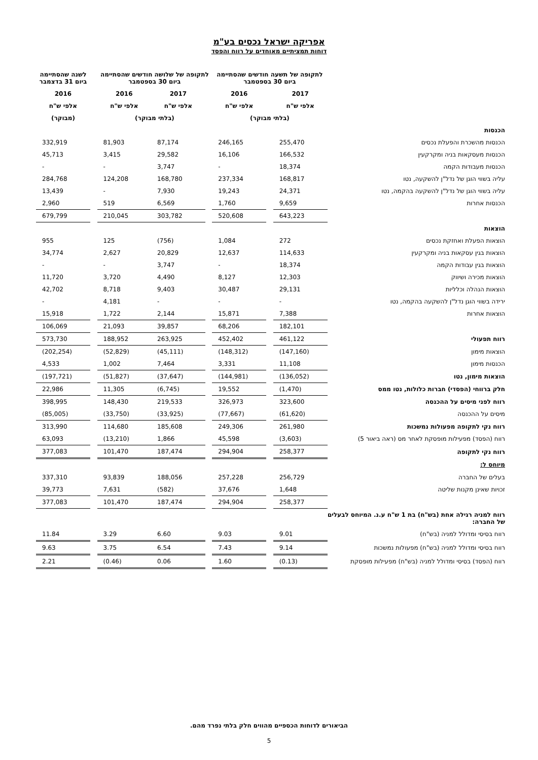אפריקה ישראל נכסים בע"מ
דוחות תמציתיים מאוחדים על רווח והפסד
| | לתקופה של תשעה חודשים שהסתיימה ביום 30 בספטמבר | | | לתקופה של שלושה חודשים שהסתיימה ביום 30 בספטמבר | | | | לשנה שהסתיימה ביום 31 בדצמבר |
| --- | --- | --- | --- | --- | --- | --- | --- | --- |
| | 2017 | | 2016 | | 2017 | 2016 | | 2016 |
| | אלפי ש"ח | | אלפי ש"ח | | אלפי ש"ח | אלפי ש"ח | | אלפי ש"ח |
| | (בלתי מבוקר) | | | (בלתי מבוקר) | | | | (מבוקר) |
| הכנסות | | | | | | | | |
| הכנסות מהשכרת והפעלת נכסים | 255,470 | | 246,165 | | 87,174 | 81,903 | | 332,919 |
| הכנסות מעסקאות בניה ומקרקעין | 166,532 | | 16,106 | | 29,582 | 3,415 | | 45,713 |
| הכנסות מעבודות הקמה | 18,374 | | - | | 3,747 | - | | - |
| עליה בשווי הוגן של נדל"ן להשקעה, נטו | 168,817 | | 237,334 | | 168,780 | 124,208 | | 284,768 |
| עליה בשווי הוגן של נדל"ן להשקעה בהקמה, נטו | 24,371 | | 19,243 | | 7,930 | - | | 13,439 |
| הכנסות אחרות | 9,659 | | 1,760 | | 6,569 | 519 | | 2,960 |
| | 643,223 | | 520,608 | | 303,782 | 210,045 | | 679,799 |
| הוצאות | | | | | | | | |
| הוצאות הפעלת ואחזקת נכסים | 272 | | 1,084 | | (756) | 125 | | 955 |
| הוצאות בגין עסקאות בניה ומקרקעין | 114,633 | | 12,637 | | 20,829 | 2,627 | | 34,774 |
| הוצאות בגין עבודות הקמה | 18,374 | | - | | 3,747 | - | | - |
| הוצאות מכירה ושיווק | 12,303 | | 8,127 | | 4,490 | 3,720 | | 11,720 |
| הוצאות הנהלה וכלליות | 29,131 | | 30,487 | | 9,403 | 8,718 | | 42,702 |
| ירידה בשווי הוגן נדל"ן להשקעה בהקמה, נטו | - | | - | | - | 4,181 | | - |
| הוצאות אחרות | 7,388 | | 15,871 | | 2,144 | 1,722 | | 15,918 |
| | 182,101 | | 68,206 | | 39,857 | 21,093 | | 106,069 |
| רווח תפעולי | 461,122 | | 452,402 | | 263,925 | 188,952 | | 573,730 |
| הוצאות מימון | (147,160) | | (148,312) | | (45,111) | (52,829) | | (202,254) |
| הכנסות מימון | 11,108 | | 3,331 | | 7,464 | 1,002 | | 4,533 |
| הוצאות מימון, נטו | (136,052) | | (144,981) | | (37,647) | (51,827) | | (197,721) |
| חלק ברווחי (הפסדי) חברות כלולות, נטו ממס | (1,470) | | 19,552 | | (6,745) | 11,305 | | 22,986 |
| רווח לפני מיסים על ההכנסה | 323,600 | | 326,973 | | 219,533 | 148,430 | | 398,995 |
| מיסים על ההכנסה | (61,620) | | (77,667) | | (33,925) | (33,750) | | (85,005) |
| רווח נקי לתקופה מפעולות נמשכות | 261,980 | | 249,306 | | 185,608 | 114,680 | | 313,990 |
| רווח (הפסד) מפעילות מופסקת לאחר מס (ראה ביאור 5) | (3,603) | | 45,598 | | 1,866 | (13,210) | | 63,093 |
| רווח נקי לתקופה | 258,377 | | 294,904 | | 187,474 | 101,470 | | 377,083 |
| מיוחס ל: | | | | | | | | |
| בעלים של החברה | 256,729 | | 257,228 | | 188,056 | 93,839 | | 337,310 |
| זכויות שאינן מקנות שליטה | 1,648 | | 37,676 | | (582) | 7,631 | | 39,773 |
| | 258,377 | | 294,904 | | 187,474 | 101,470 | | 377,083 |
| רווח למניה רגילה אחת (בש"ח) בת 1 ש"ח ע.נ. המיוחס לבעלים של החברה: | | | | | | | | |
| רווח בסיסי ומדולל למניה (בש"ח) | 9.01 | | 9.03 | | 6.60 | 3.29 | | 11.84 |
| רווח בסיסי ומדולל למניה (בש"ח) מפעולות נמשכות | 9.14 | | 7.43 | | 6.54 | 3.75 | | 9.63 |
| רווח (הפסד) בסיסי ומדולל למניה (בש"ח) מפעילות מופסקת | (0.13) | | 1.60 | | 0.06 | (0.46) | | 2.21 |
הביאורים לדוחות הכספיים מהווים חלק בלתי נפרד מהם.
5